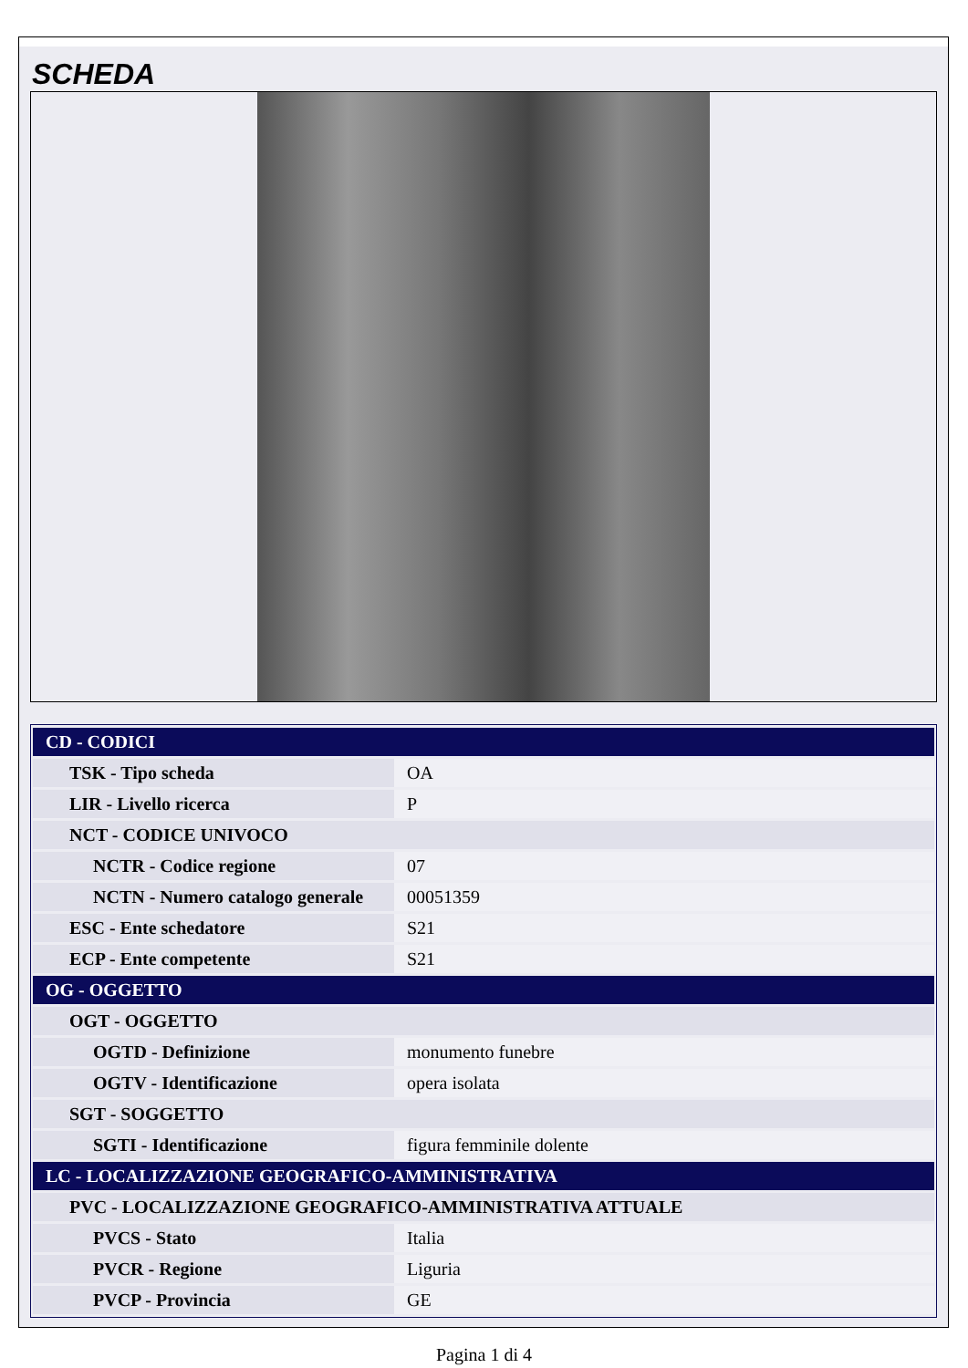SCHEDA
| CD - CODICI | |
| TSK - Tipo scheda | OA |
| LIR - Livello ricerca | P |
| NCT - CODICE UNIVOCO | |
| NCTR - Codice regione | 07 |
| NCTN - Numero catalogo generale | 00051359 |
| ESC - Ente schedatore | S21 |
| ECP - Ente competente | S21 |
| OG - OGGETTO | |
| OGT - OGGETTO | |
| OGTD - Definizione | monumento funebre |
| OGTV - Identificazione | opera isolata |
| SGT - SOGGETTO | |
| SGTI - Identificazione | figura femminile dolente |
| LC - LOCALIZZAZIONE GEOGRAFICO-AMMINISTRATIVA | |
| PVC - LOCALIZZAZIONE GEOGRAFICO-AMMINISTRATIVA ATTUALE | |
| PVCS - Stato | Italia |
| PVCR - Regione | Liguria |
| PVCP - Provincia | GE |
Pagina 1 di 4